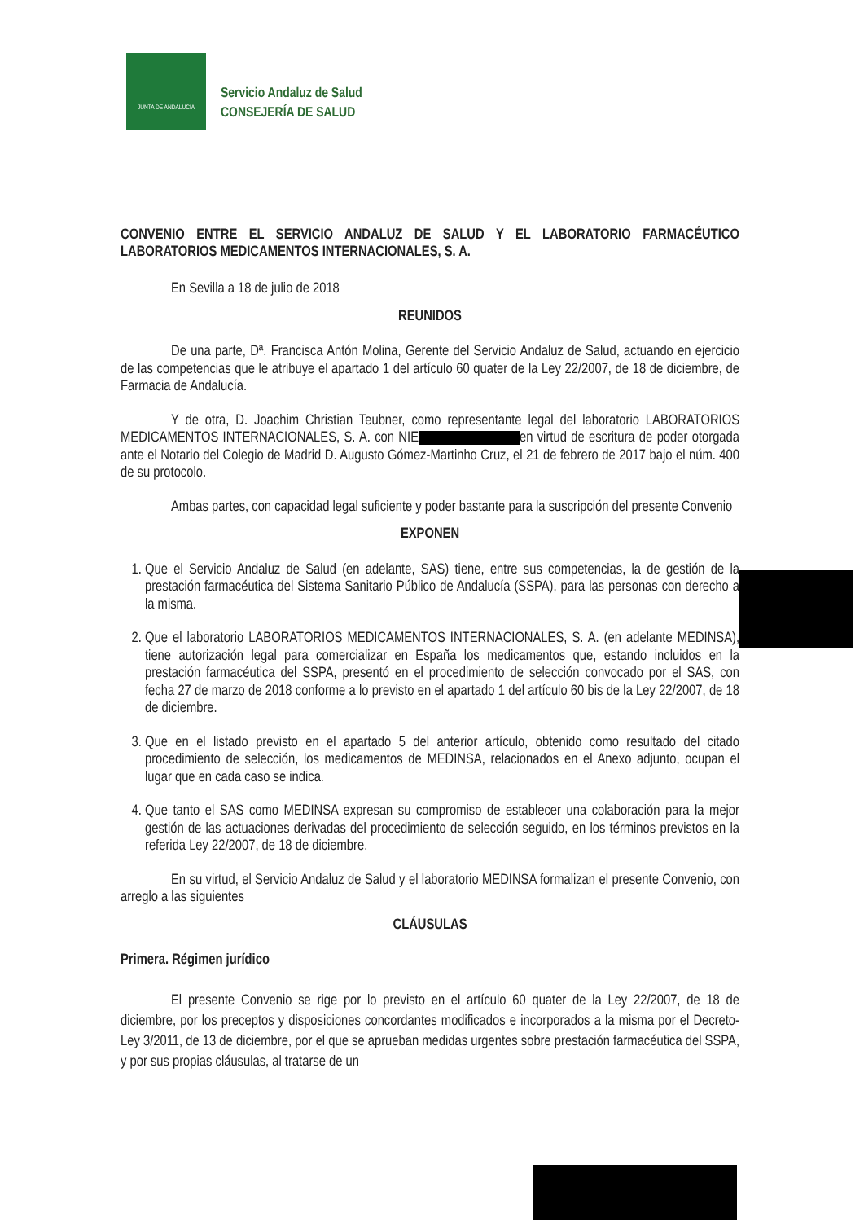JUNTA DE ANDALUCIA
Servicio Andaluz de Salud
CONSEJERÍA DE SALUD
CONVENIO ENTRE EL SERVICIO ANDALUZ DE SALUD Y EL LABORATORIO FARMACÉUTICO LABORATORIOS MEDICAMENTOS INTERNACIONALES, S. A.
En Sevilla a 18 de julio de 2018
REUNIDOS
De una parte, Dª. Francisca Antón Molina, Gerente del Servicio Andaluz de Salud, actuando en ejercicio de las competencias que le atribuye el apartado 1 del artículo 60 quater de la Ley 22/2007, de 18 de diciembre, de Farmacia de Andalucía.
Y de otra, D. Joachim Christian Teubner, como representante legal del laboratorio LABORATORIOS MEDICAMENTOS INTERNACIONALES, S. A. con NIE en virtud de escritura de poder otorgada ante el Notario del Colegio de Madrid D. Augusto Gómez-Martinho Cruz, el 21 de febrero de 2017 bajo el núm. 400 de su protocolo.
Ambas partes, con capacidad legal suficiente y poder bastante para la suscripción del presente Convenio
EXPONEN
1. Que el Servicio Andaluz de Salud (en adelante, SAS) tiene, entre sus competencias, la de gestión de la prestación farmacéutica del Sistema Sanitario Público de Andalucía (SSPA), para las personas con derecho a la misma.
2. Que el laboratorio LABORATORIOS MEDICAMENTOS INTERNACIONALES, S. A. (en adelante MEDINSA), tiene autorización legal para comercializar en España los medicamentos que, estando incluidos en la prestación farmacéutica del SSPA, presentó en el procedimiento de selección convocado por el SAS, con fecha 27 de marzo de 2018 conforme a lo previsto en el apartado 1 del artículo 60 bis de la Ley 22/2007, de 18 de diciembre.
3. Que en el listado previsto en el apartado 5 del anterior artículo, obtenido como resultado del citado procedimiento de selección, los medicamentos de MEDINSA, relacionados en el Anexo adjunto, ocupan el lugar que en cada caso se indica.
4. Que tanto el SAS como MEDINSA expresan su compromiso de establecer una colaboración para la mejor gestión de las actuaciones derivadas del procedimiento de selección seguido, en los términos previstos en la referida Ley 22/2007, de 18 de diciembre.
En su virtud, el Servicio Andaluz de Salud y el laboratorio MEDINSA formalizan el presente Convenio, con arreglo a las siguientes
CLÁUSULAS
Primera. Régimen jurídico
El presente Convenio se rige por lo previsto en el artículo 60 quater de la Ley 22/2007, de 18 de diciembre, por los preceptos y disposiciones concordantes modificados e incorporados a la misma por el Decreto-Ley 3/2011, de 13 de diciembre, por el que se aprueban medidas urgentes sobre prestación farmacéutica del SSPA, y por sus propias cláusulas, al tratarse de un